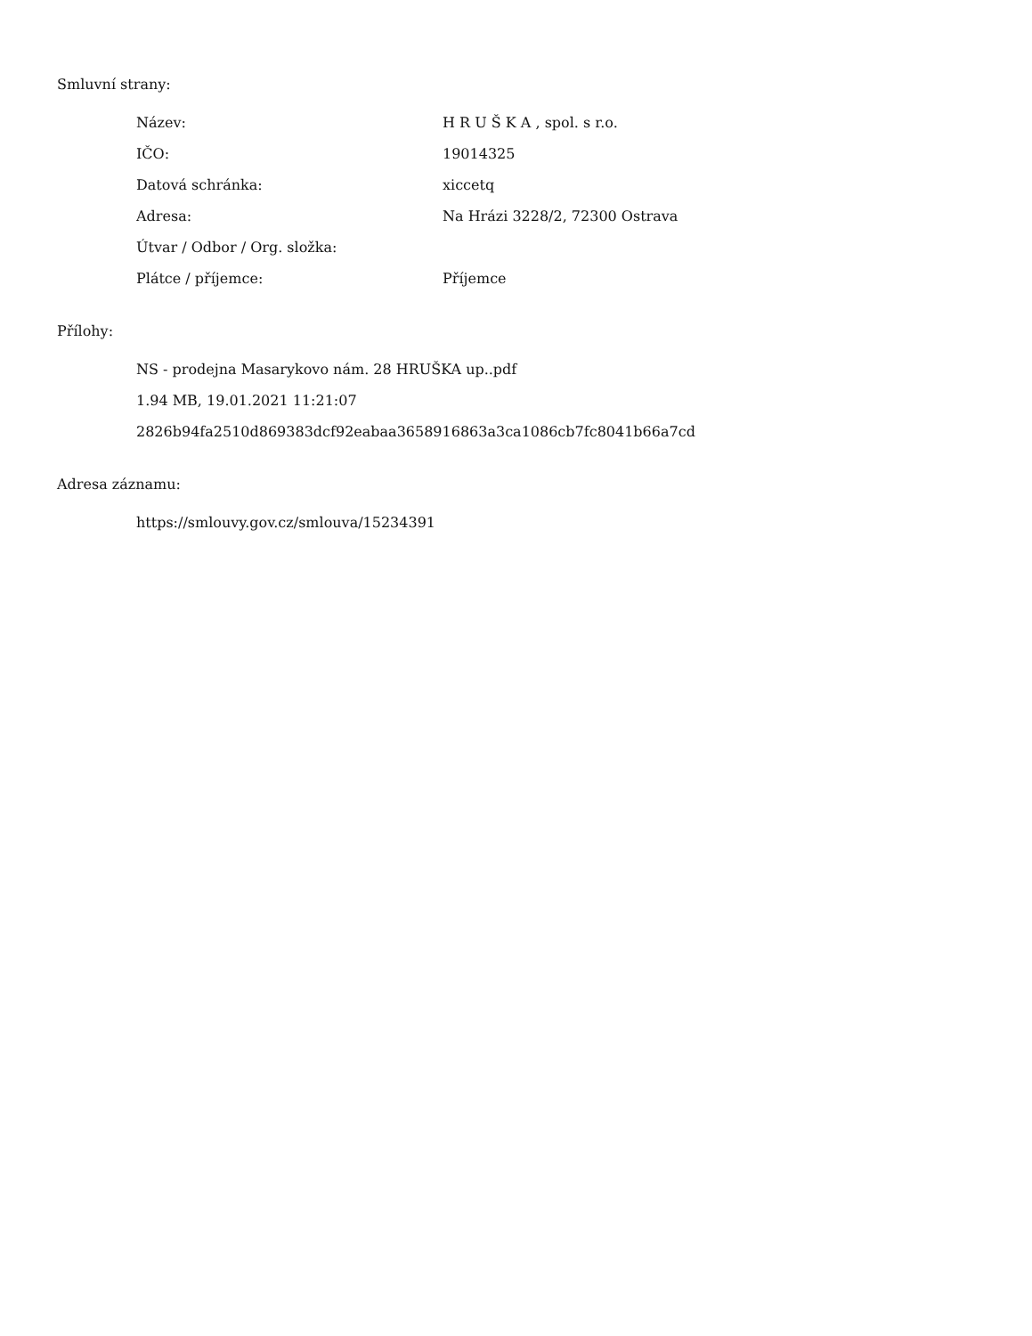Smluvní strany:
| Název: | H R U Š K A , spol. s r.o. |
| IČO: | 19014325 |
| Datová schránka: | xiccetq |
| Adresa: | Na Hrázi 3228/2, 72300 Ostrava |
| Útvar / Odbor / Org. složka: | |
| Plátce / příjemce: | Příjemce |
Přílohy:
NS - prodejna Masarykovo nám. 28 HRUŠKA up..pdf
1.94 MB, 19.01.2021 11:21:07
2826b94fa2510d869383dcf92eabaa3658916863a3ca1086cb7fc8041b66a7cd
Adresa záznamu:
https://smlouvy.gov.cz/smlouva/15234391